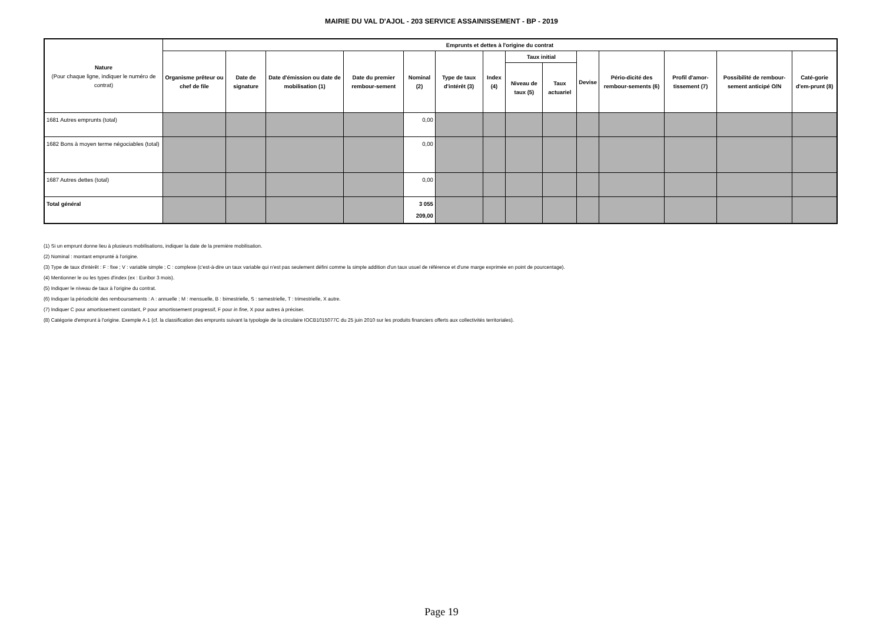MAIRIE DU VAL D'AJOL - 203 SERVICE ASSAINISSEMENT - BP - 2019
| Nature (Pour chaque ligne, indiquer le numéro de contrat) | Emprunts et dettes à l'origine du contrat | | | | | | | | | | | | | |
| --- | --- | --- | --- | --- | --- | --- | --- | --- | --- | --- | --- | --- | --- | --- |
| | Organisme prêteur ou chef de file | Date de signature | Date d'émission ou date de mobilisation (1) | Date du premier rembour-sement | Nominal (2) | Type de taux d'intérêt (3) | Index (4) | Taux initial | | Devise | Pério-dicité des rembour-sements (6) | Profil d'amor-tissement (7) | Possibilité de rembour-sement anticipé O/N | Caté-gorie d'em-prunt (8) |
| | | | | | | | | Niveau de taux (5) | Taux actuariel | | | | | |
| 1681 Autres emprunts (total) | | | | | 0,00 | | | | | | | | | |
| 1682 Bons à moyen terme négociables (total) | | | | | 0,00 | | | | | | | | | |
| 1687 Autres dettes (total) | | | | | 0,00 | | | | | | | | | |
| Total général | | | | | 3 055 209,00 | | | | | | | | | |
(1) Si un emprunt donne lieu à plusieurs mobilisations, indiquer la date de la première mobilisation.
(2) Nominal : montant emprunté à l'origine.
(3) Type de taux d'intérêt : F : fixe ; V : variable simple ; C : complexe (c'est-à-dire un taux variable qui n'est pas seulement défini comme la simple addition d'un taux usuel de référence et d'une marge exprimée en point de pourcentage).
(4) Mentionner le ou les types d'index (ex : Euribor 3 mois).
(5) Indiquer le niveau de taux à l'origine du contrat.
(6) Indiquer la périodicité des remboursements : A : annuelle ; M : mensuelle, B : bimestrielle, S : semestrielle, T : trimestrielle, X autre.
(7) Indiquer C pour amortissement constant, P pour amortissement progressif, F pour in fine, X pour autres à préciser.
(8) Catégorie d'emprunt à l'origine. Exemple A-1 (cf. la classification des emprunts suivant la typologie de la circulaire IOCB1015077C du 25 juin 2010 sur les produits financiers offerts aux collectivités territoriales).
Page 19